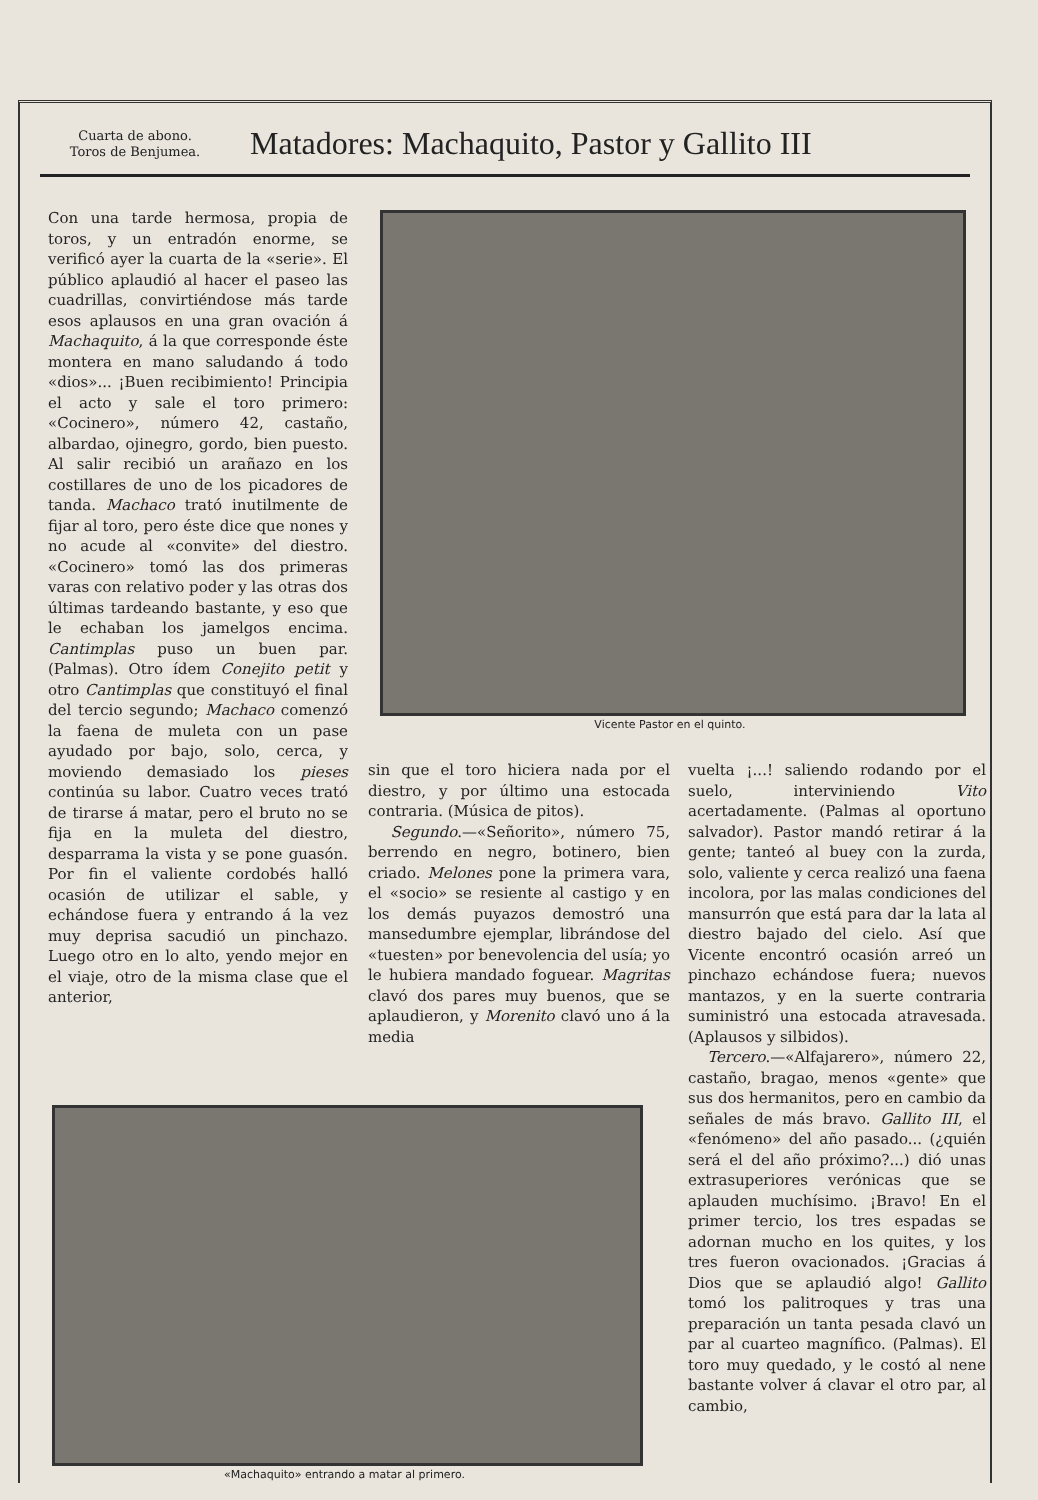Cuarta de abono.
Toros de Benjumea.
Matadores: Machaquito, Pastor y Gallito III
Con una tarde hermosa, propia de toros, y un entradón enorme, se verificó ayer la cuarta de la «serie». El público aplaudió al hacer el paseo las cuadrillas, convirtiéndose más tarde esos aplausos en una gran ovación á Machaquito, á la que corresponde éste montera en mano saludando á todo «dios»... ¡Buen recibimiento! Principia el acto y sale el toro primero: «Cocinero», número 42, castaño, albardao, ojinegro, gordo, bien puesto. Al salir recibió un arañazo en los costillares de uno de los picadores de tanda. Machaco trató inutilmente de fijar al toro, pero éste dice que nones y no acude al «convite» del diestro. «Cocinero» tomó las dos primeras varas con relativo poder y las otras dos últimas tardeando bastante, y eso que le echaban los jamelgos encima. Cantimplas puso un buen par. (Palmas). Otro ídem Conejito petit y otro Cantimplas que constituyó el final del tercio segundo; Machaco comenzó la faena de muleta con un pase ayudado por bajo, solo, cerca, y moviendo demasiado los pieses continúa su labor. Cuatro veces trató de tirarse á matar, pero el bruto no se fija en la muleta del diestro, desparrama la vista y se pone guasón. Por fin el valiente cordobés halló ocasión de utilizar el sable, y echándose fuera y entrando á la vez muy deprisa sacudió un pinchazo. Luego otro en lo alto, yendo mejor en el viaje, otro de la misma clase que el anterior,
Vicente Pastor en el quinto.
sin que el toro hiciera nada por el diestro, y por último una estocada contraria. (Música de pitos).
Segundo.—«Señorito», número 75, berrendo en negro, botinero, bien criado. Melones pone la primera vara, el «socio» se resiente al castigo y en los demás puyazos demostró una mansedumbre ejemplar, librándose del «tuesten» por benevolencia del usía; yo le hubiera mandado foguear. Magritas clavó dos pares muy buenos, que se aplaudieron, y Morenito clavó uno á la media
vuelta ¡...! saliendo rodando por el suelo, interviniendo Vito acertadamente. (Palmas al oportuno salvador). Pastor mandó retirar á la gente; tanteó al buey con la zurda, solo, valiente y cerca realizó una faena incolora, por las malas condiciones del mansurrón que está para dar la lata al diestro bajado del cielo. Así que Vicente encontró ocasión arreó un pinchazo echándose fuera; nuevos mantazos, y en la suerte contraria suministró una estocada atravesada. (Aplausos y silbidos).
Tercero.—«Alfajarero», número 22, castaño, bragao, menos «gente» que sus dos hermanitos, pero en cambio da señales de más bravo. Gallito III, el «fenómeno» del año pasado... (¿quién será el del año próximo?...) dió unas extrasuperiores verónicas que se aplauden muchísimo. ¡Bravo! En el primer tercio, los tres espadas se adornan mucho en los quites, y los tres fueron ovacionados. ¡Gracias á Dios que se aplaudió algo! Gallito tomó los palitroques y tras una preparación un tanta pesada clavó un par al cuarteo magnífico. (Palmas). El toro muy quedado, y le costó al nene bastante volver á clavar el otro par, al cambio,
«Machaquito» entrando a matar al primero.